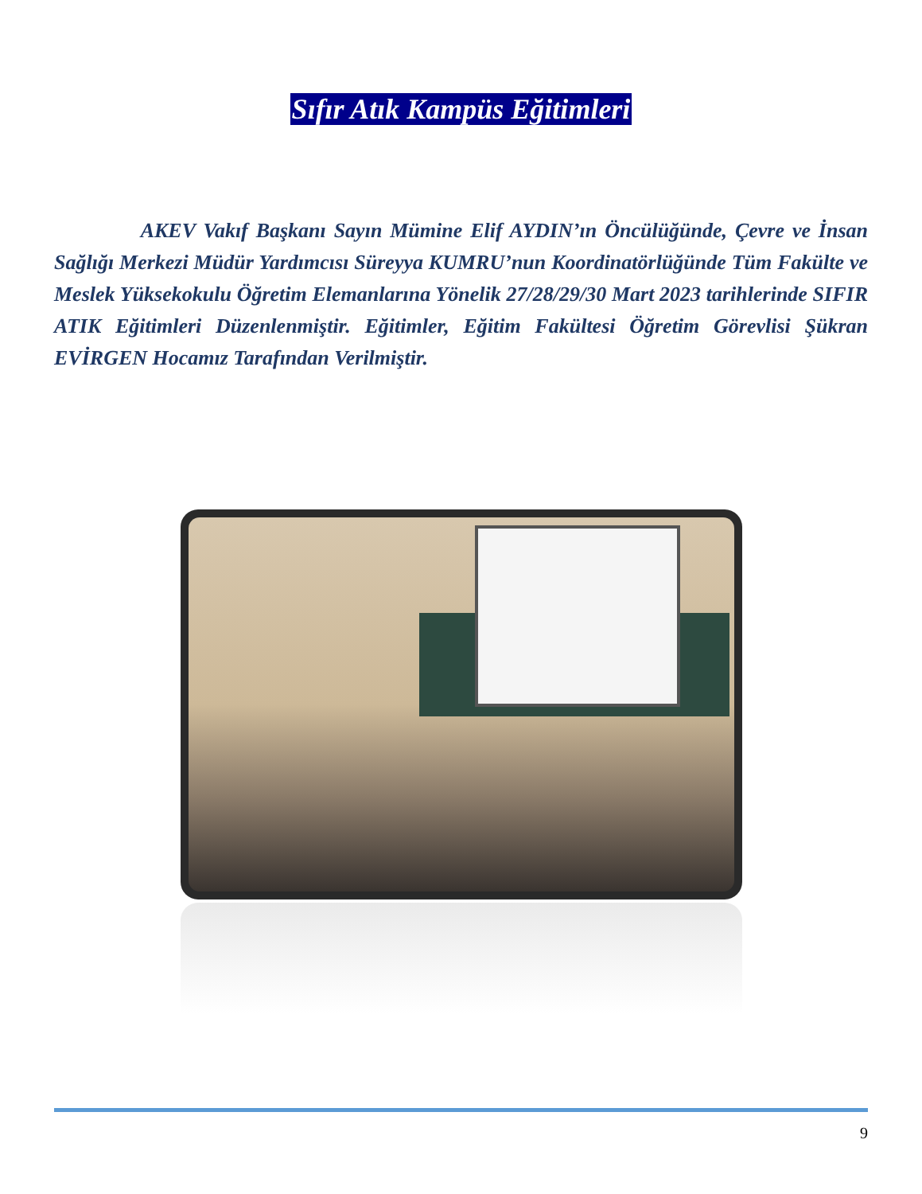Sıfır Atık Kampüs Eğitimleri
AKEV Vakıf Başkanı Sayın Mümine Elif AYDIN’ın Öncülüğünde, Çevre ve İnsan Sağlığı Merkezi Müdür Yardımcısı Süreyya KUMRU’nun Koordinatörlüğünde Tüm Fakülte ve Meslek Yüksekokulu Öğretim Elemanlarına Yönelik 27/28/29/30 Mart 2023 tarihlerinde SIFIR ATIK Eğitimleri Düzenlenmiştir. Eğitimler, Eğitim Fakültesi Öğretim Görevlisi Şükran EVİRGEN Hocamız Tarafından Verilmiştir.
9